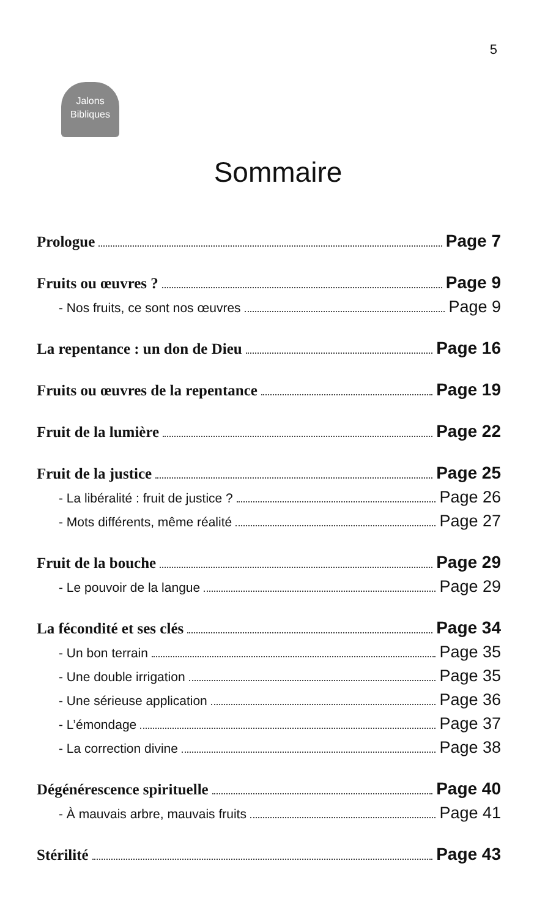5
Jalons
Bibliques
Sommaire
Prologue Page 7
Fruits ou œuvres ? Page 9
- Nos fruits, ce sont nos œuvres Page 9
La repentance : un don de Dieu Page 16
Fruits ou œuvres de la repentance Page 19
Fruit de la lumière Page 22
Fruit de la justice Page 25
- La libéralité : fruit de justice ? Page 26
- Mots différents, même réalité Page 27
Fruit de la bouche Page 29
- Le pouvoir de la langue Page 29
La fécondité et ses clés Page 34
- Un bon terrain Page 35
- Une double irrigation Page 35
- Une sérieuse application Page 36
- L’émondage Page 37
- La correction divine Page 38
Dégénérescence spirituelle Page 40
- À mauvais arbre, mauvais fruits Page 41
Stérilité Page 43